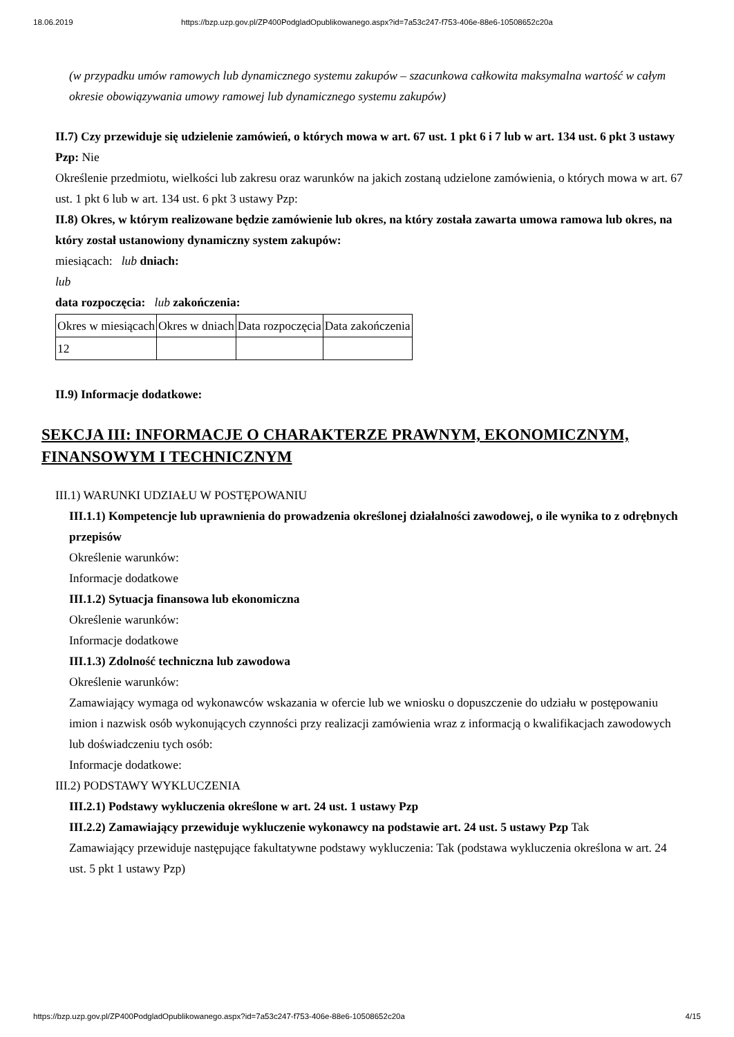18.06.2019 https://bzp.uzp.gov.pl/ZP400PodgladOpublikowanego.aspx?id=7a53c247-f753-406e-88e6-10508652c20a
(w przypadku umów ramowych lub dynamicznego systemu zakupów – szacunkowa całkowita maksymalna wartość w całym okresie obowiązywania umowy ramowej lub dynamicznego systemu zakupów)
II.7) Czy przewiduje się udzielenie zamówień, o których mowa w art. 67 ust. 1 pkt 6 i 7 lub w art. 134 ust. 6 pkt 3 ustawy Pzp: Nie
Określenie przedmiotu, wielkości lub zakresu oraz warunków na jakich zostaną udzielone zamówienia, o których mowa w art. 67 ust. 1 pkt 6 lub w art. 134 ust. 6 pkt 3 ustawy Pzp:
II.8) Okres, w którym realizowane będzie zamówienie lub okres, na który została zawarta umowa ramowa lub okres, na który został ustanowiony dynamiczny system zakupów:
miesiącach: lub dniach:
lub
data rozpoczęcia: lub zakończenia:
| Okres w miesiącach | Okres w dniach | Data rozpoczęcia | Data zakończenia |
| 12 | | | |
II.9) Informacje dodatkowe:
SEKCJA III: INFORMACJE O CHARAKTERZE PRAWNYM, EKONOMICZNYM, FINANSOWYM I TECHNICZNYM
III.1) WARUNKI UDZIAŁU W POSTĘPOWANIU
III.1.1) Kompetencje lub uprawnienia do prowadzenia określonej działalności zawodowej, o ile wynika to z odrębnych przepisów
Określenie warunków:
Informacje dodatkowe
III.1.2) Sytuacja finansowa lub ekonomiczna
Określenie warunków:
Informacje dodatkowe
III.1.3) Zdolność techniczna lub zawodowa
Określenie warunków:
Zamawiający wymaga od wykonawców wskazania w ofercie lub we wniosku o dopuszczenie do udziału w postępowaniu imion i nazwisk osób wykonujących czynności przy realizacji zamówienia wraz z informacją o kwalifikacjach zawodowych lub doświadczeniu tych osób:
Informacje dodatkowe:
III.2) PODSTAWY WYKLUCZENIA
III.2.1) Podstawy wykluczenia określone w art. 24 ust. 1 ustawy Pzp
III.2.2) Zamawiający przewiduje wykluczenie wykonawcy na podstawie art. 24 ust. 5 ustawy Pzp Tak
Zamawiający przewiduje następujące fakultatywne podstawy wykluczenia: Tak (podstawa wykluczenia określona w art. 24 ust. 5 pkt 1 ustawy Pzp)
https://bzp.uzp.gov.pl/ZP400PodgladOpublikowanego.aspx?id=7a53c247-f753-406e-88e6-10508652c20a 4/15